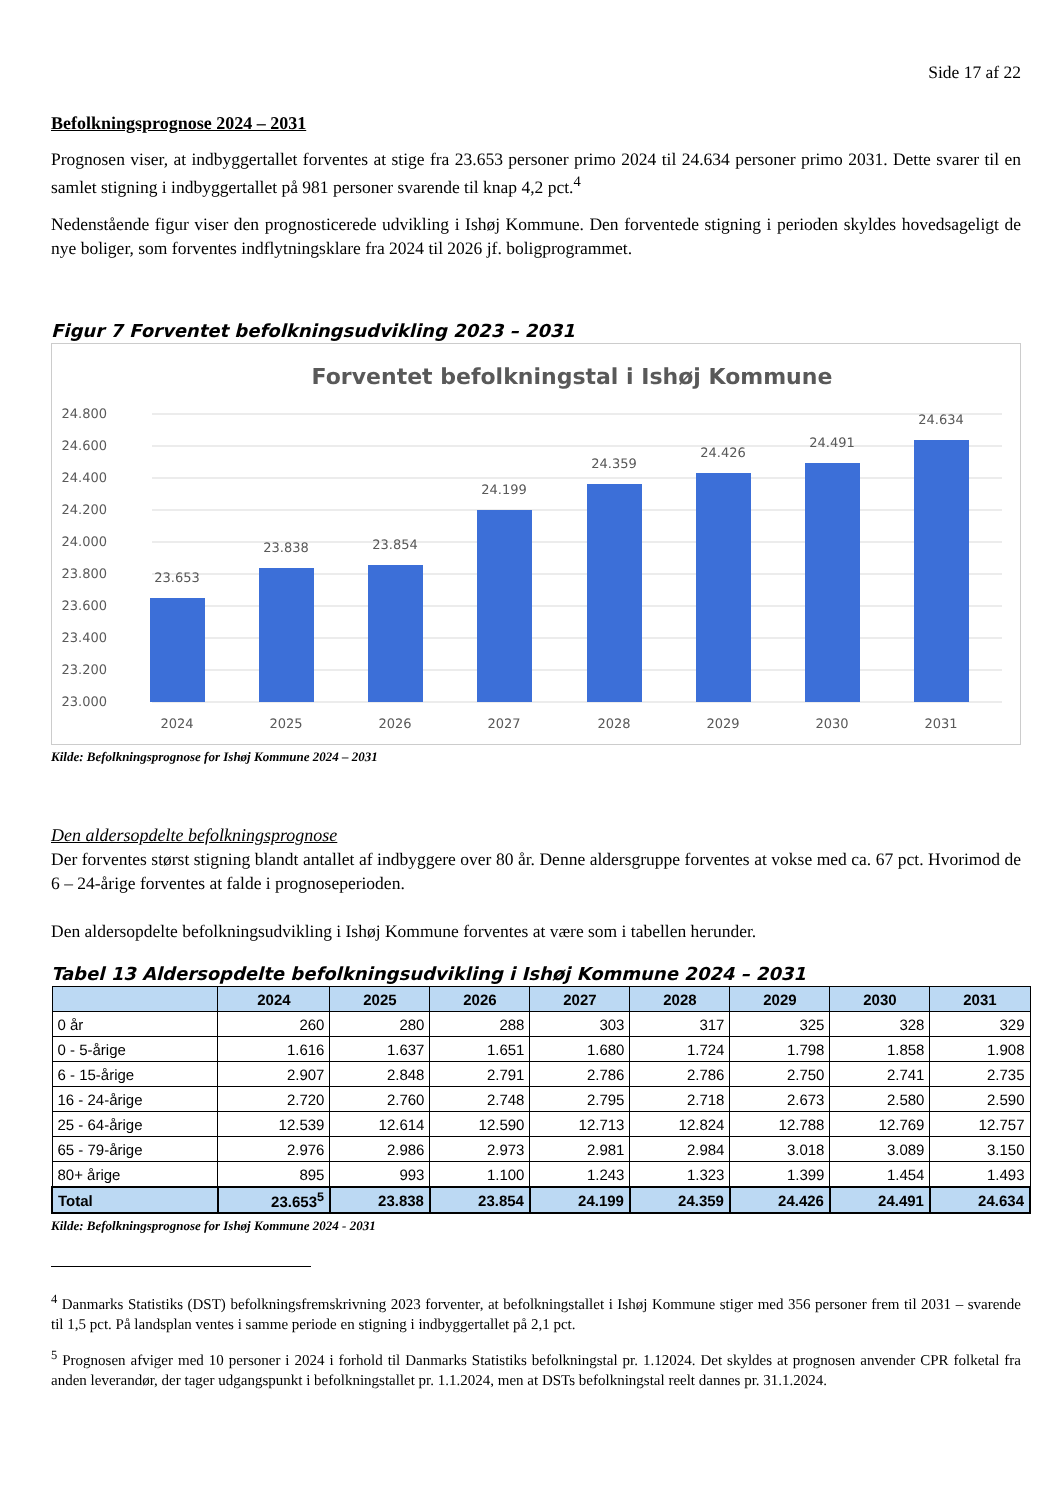Side 17 af 22
Befolkningsprognose 2024 – 2031
Prognosen viser, at indbyggertallet forventes at stige fra 23.653 personer primo 2024 til 24.634 personer primo 2031. Dette svarer til en samlet stigning i indbyggertallet på 981 personer svarende til knap 4,2 pct.<sup>4</sup>
Nedenstående figur viser den prognosticerede udvikling i Ishøj Kommune. Den forventede stigning i perioden skyldes hovedsageligt de nye boliger, som forventes indflytningsklare fra 2024 til 2026 jf. boligprogrammet.
Figur 7 Forventet befolkningsudvikling 2023 – 2031
Forventet befolkningstal i Ishøj Kommune
24.800
24.600
24.400
24.200
24.000
23.800
23.600
23.400
23.200
23.000
23.653
23.838
23.854
24.199
24.359
24.426
24.491
24.634
2024
2025
2026
2027
2028
2029
2030
2031
Kilde: Befolkningsprognose for Ishøj Kommune 2024 – 2031
Den aldersopdelte befolkningsprognose
Der forventes størst stigning blandt antallet af indbyggere over 80 år. Denne aldersgruppe forventes at vokse med ca. 67 pct. Hvorimod de 6 – 24-årige forventes at falde i prognoseperioden.
Den aldersopdelte befolkningsudvikling i Ishøj Kommune forventes at være som i tabellen herunder.
Tabel 13 Aldersopdelte befolkningsudvikling i Ishøj Kommune 2024 – 2031
| | 2024 | 2025 | 2026 | 2027 | 2028 | 2029 | 2030 | 2031 |
| --- | --- | --- | --- | --- | --- | --- | --- | --- |
| 0 år | 260 | 280 | 288 | 303 | 317 | 325 | 328 | 329 |
| 0 - 5-årige | 1.616 | 1.637 | 1.651 | 1.680 | 1.724 | 1.798 | 1.858 | 1.908 |
| 6 - 15-årige | 2.907 | 2.848 | 2.791 | 2.786 | 2.786 | 2.750 | 2.741 | 2.735 |
| 16 - 24-årige | 2.720 | 2.760 | 2.748 | 2.795 | 2.718 | 2.673 | 2.580 | 2.590 |
| 25 - 64-årige | 12.539 | 12.614 | 12.590 | 12.713 | 12.824 | 12.788 | 12.769 | 12.757 |
| 65 - 79-årige | 2.976 | 2.986 | 2.973 | 2.981 | 2.984 | 3.018 | 3.089 | 3.150 |
| 80+ årige | 895 | 993 | 1.100 | 1.243 | 1.323 | 1.399 | 1.454 | 1.493 |
| Total | 23.653<sup>5</sup> | 23.838 | 23.854 | 24.199 | 24.359 | 24.426 | 24.491 | 24.634 |
Kilde: Befolkningsprognose for Ishøj Kommune 2024 - 2031
<sup>4</sup> Danmarks Statistiks (DST) befolkningsfremskrivning 2023 forventer, at befolkningstallet i Ishøj Kommune stiger med 356 personer frem til 2031 – svarende til 1,5 pct. På landsplan ventes i samme periode en stigning i indbyggertallet på 2,1 pct.
<sup>5</sup> Prognosen afviger med 10 personer i 2024 i forhold til Danmarks Statistiks befolkningstal pr. 1.12024. Det skyldes at prognosen anvender CPR folketal fra anden leverandør, der tager udgangspunkt i befolkningstallet pr. 1.1.2024, men at DSTs befolkningstal reelt dannes pr. 31.1.2024.